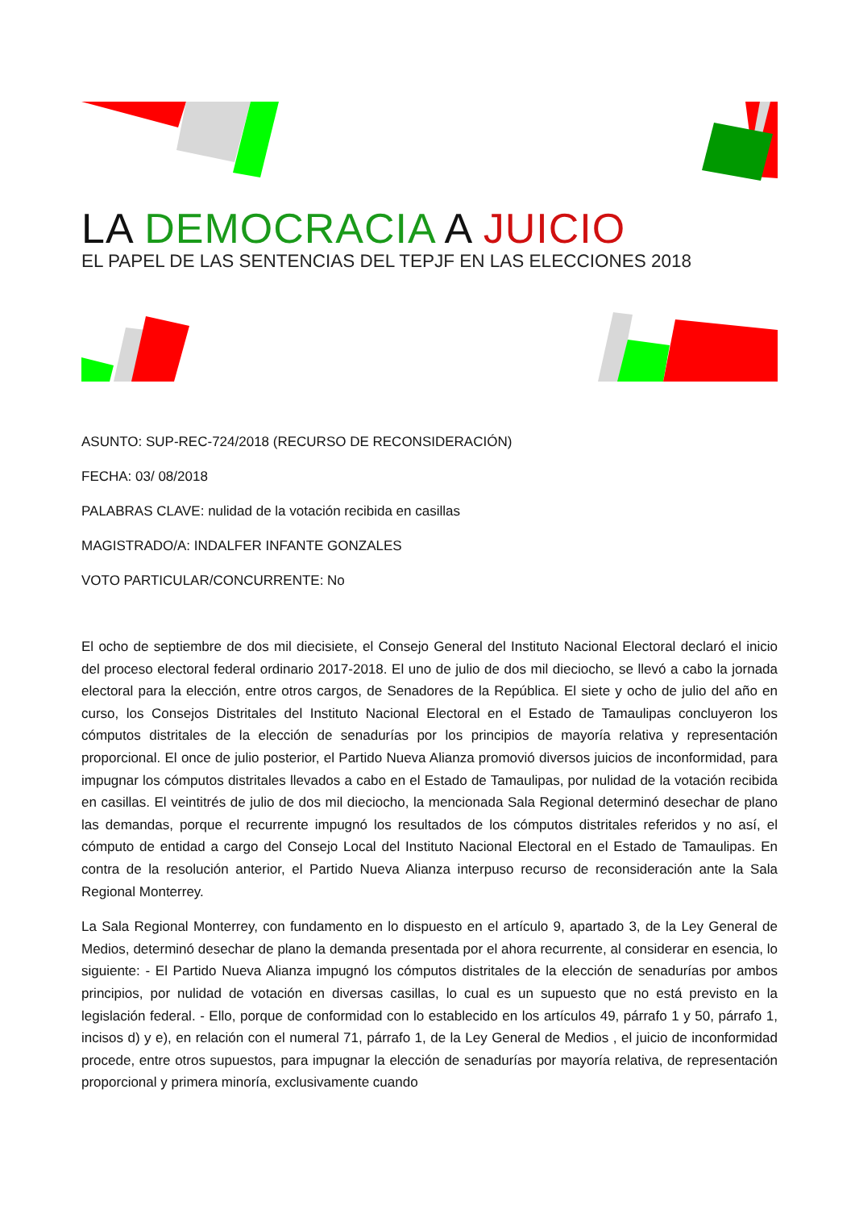LA DEMOCRACIA A JUICIO
EL PAPEL DE LAS SENTENCIAS DEL TEPJF EN LAS ELECCIONES 2018
ASUNTO: SUP-REC-724/2018 (RECURSO DE RECONSIDERACIÓN)
FECHA: 03/ 08/2018
PALABRAS CLAVE: nulidad de la votación recibida en casillas
MAGISTRADO/A: INDALFER INFANTE GONZALES
VOTO PARTICULAR/CONCURRENTE: No
El ocho de septiembre de dos mil diecisiete, el Consejo General del Instituto Nacional Electoral declaró el inicio del proceso electoral federal ordinario 2017-2018. El uno de julio de dos mil dieciocho, se llevó a cabo la jornada electoral para la elección, entre otros cargos, de Senadores de la República. El siete y ocho de julio del año en curso, los Consejos Distritales del Instituto Nacional Electoral en el Estado de Tamaulipas concluyeron los cómputos distritales de la elección de senadurías por los principios de mayoría relativa y representación proporcional. El once de julio posterior, el Partido Nueva Alianza promovió diversos juicios de inconformidad, para impugnar los cómputos distritales llevados a cabo en el Estado de Tamaulipas, por nulidad de la votación recibida en casillas. El veintitrés de julio de dos mil dieciocho, la mencionada Sala Regional determinó desechar de plano las demandas, porque el recurrente impugnó los resultados de los cómputos distritales referidos y no así, el cómputo de entidad a cargo del Consejo Local del Instituto Nacional Electoral en el Estado de Tamaulipas. En contra de la resolución anterior, el Partido Nueva Alianza interpuso recurso de reconsideración ante la Sala Regional Monterrey.
La Sala Regional Monterrey, con fundamento en lo dispuesto en el artículo 9, apartado 3, de la Ley General de Medios, determinó desechar de plano la demanda presentada por el ahora recurrente, al considerar en esencia, lo siguiente: - El Partido Nueva Alianza impugnó los cómputos distritales de la elección de senadurías por ambos principios, por nulidad de votación en diversas casillas, lo cual es un supuesto que no está previsto en la legislación federal. - Ello, porque de conformidad con lo establecido en los artículos 49, párrafo 1 y 50, párrafo 1, incisos d) y e), en relación con el numeral 71, párrafo 1, de la Ley General de Medios , el juicio de inconformidad procede, entre otros supuestos, para impugnar la elección de senadurías por mayoría relativa, de representación proporcional y primera minoría, exclusivamente cuando